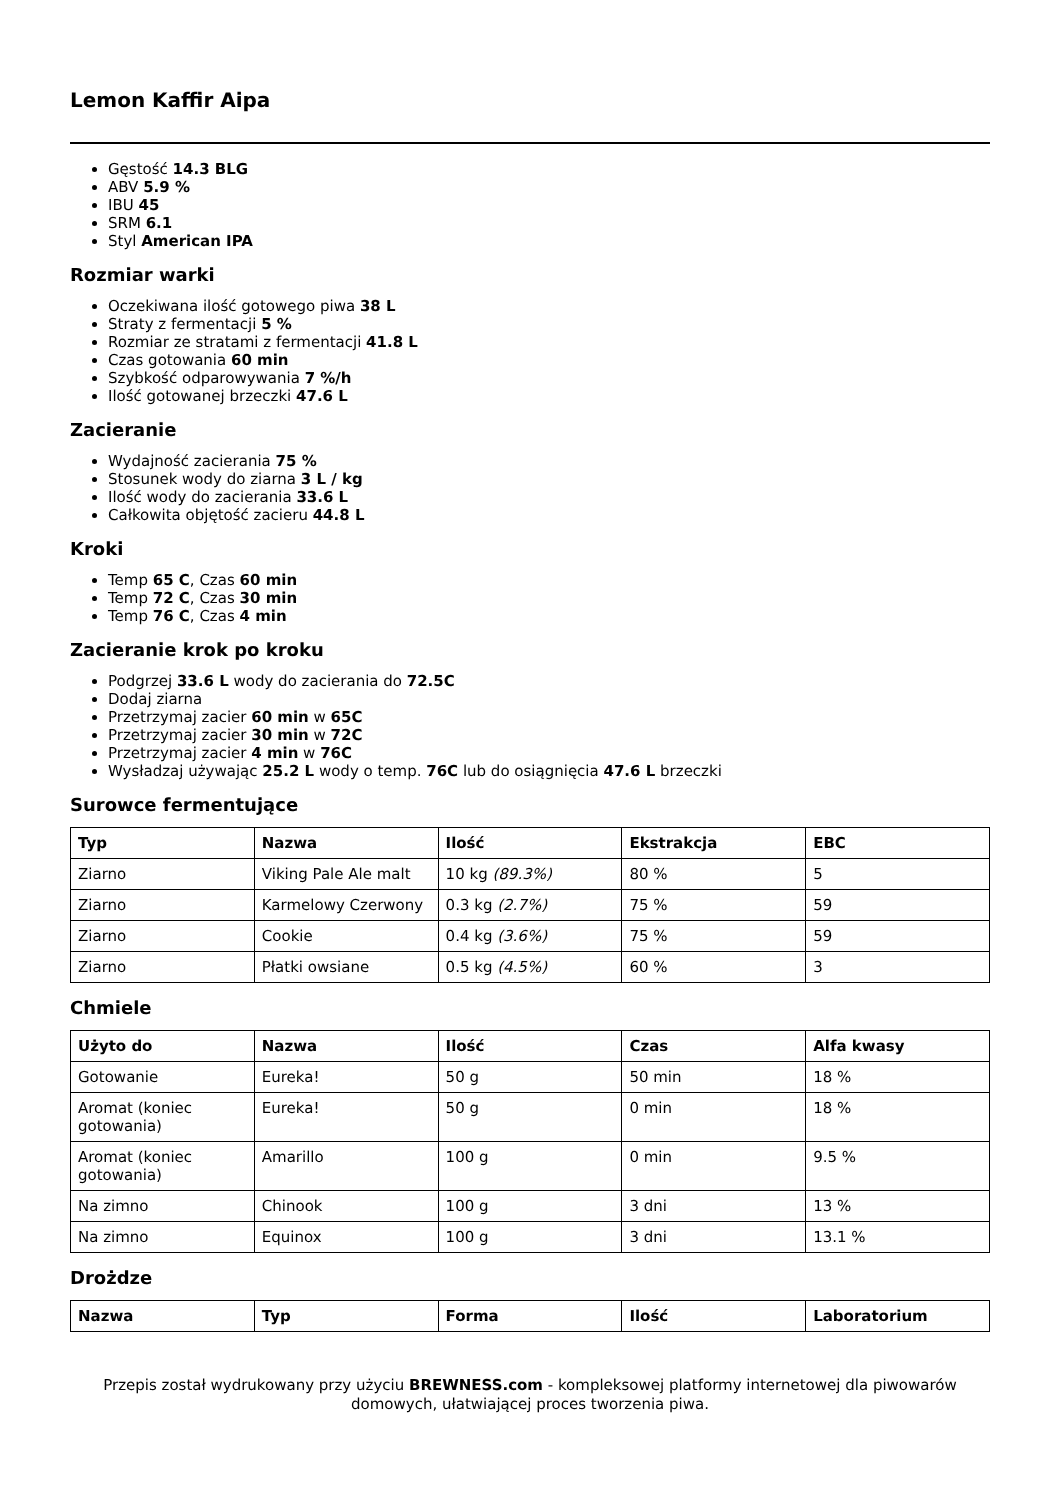Lemon Kaffir Aipa
Gęstość 14.3 BLG
ABV 5.9 %
IBU 45
SRM 6.1
Styl American IPA
Rozmiar warki
Oczekiwana ilość gotowego piwa 38 L
Straty z fermentacji 5 %
Rozmiar ze stratami z fermentacji 41.8 L
Czas gotowania 60 min
Szybkość odparowywania 7 %/h
Ilość gotowanej brzeczki 47.6 L
Zacieranie
Wydajność zacierania 75 %
Stosunek wody do ziarna 3 L / kg
Ilość wody do zacierania 33.6 L
Całkowita objętość zacieru 44.8 L
Kroki
Temp 65 C, Czas 60 min
Temp 72 C, Czas 30 min
Temp 76 C, Czas 4 min
Zacieranie krok po kroku
Podgrzej 33.6 L wody do zacierania do 72.5C
Dodaj ziarna
Przetrzymaj zacier 60 min w 65C
Przetrzymaj zacier 30 min w 72C
Przetrzymaj zacier 4 min w 76C
Wysładzaj używając 25.2 L wody o temp. 76C lub do osiągnięcia 47.6 L brzeczki
Surowce fermentujące
| Typ | Nazwa | Ilość | Ekstrakcja | EBC |
| --- | --- | --- | --- | --- |
| Ziarno | Viking Pale Ale malt | 10 kg (89.3%) | 80 % | 5 |
| Ziarno | Karmelowy Czerwony | 0.3 kg (2.7%) | 75 % | 59 |
| Ziarno | Cookie | 0.4 kg (3.6%) | 75 % | 59 |
| Ziarno | Płatki owsiane | 0.5 kg (4.5%) | 60 % | 3 |
Chmiele
| Użyto do | Nazwa | Ilość | Czas | Alfa kwasy |
| --- | --- | --- | --- | --- |
| Gotowanie | Eureka! | 50 g | 50 min | 18 % |
| Aromat (koniec gotowania) | Eureka! | 50 g | 0 min | 18 % |
| Aromat (koniec gotowania) | Amarillo | 100 g | 0 min | 9.5 % |
| Na zimno | Chinook | 100 g | 3 dni | 13 % |
| Na zimno | Equinox | 100 g | 3 dni | 13.1 % |
Drożdze
| Nazwa | Typ | Forma | Ilość | Laboratorium |
| --- | --- | --- | --- | --- |
Przepis został wydrukowany przy użyciu BREWNESS.com - kompleksowej platformy internetowej dla piwowarów domowych, ułatwiającej proces tworzenia piwa.